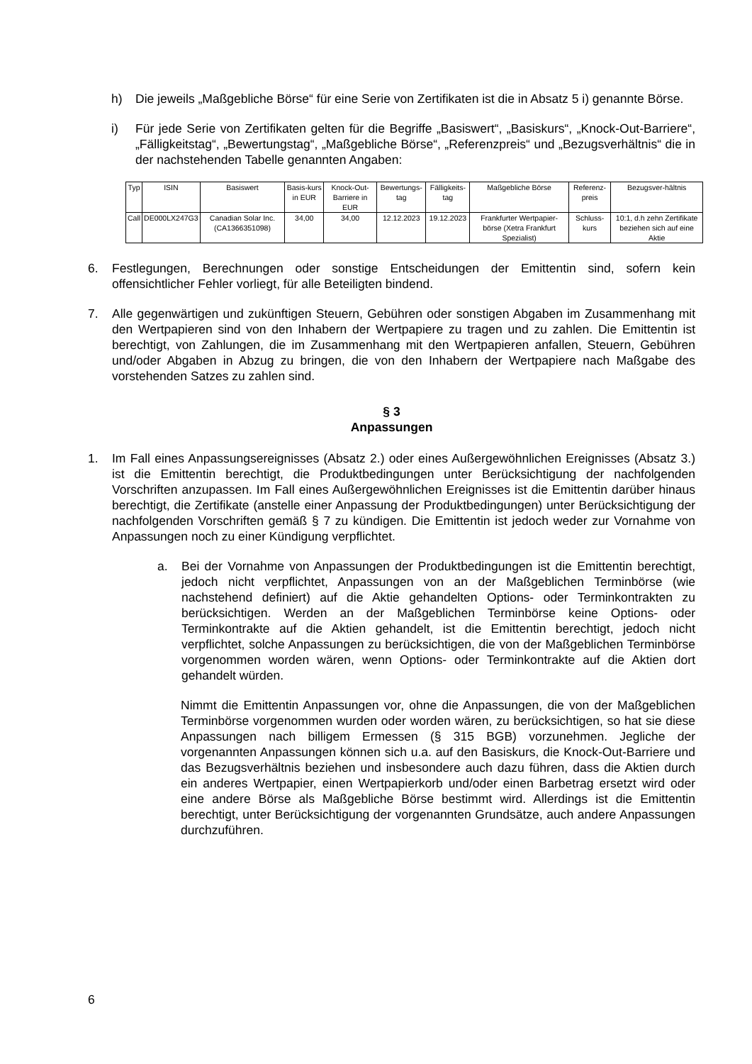h) Die jeweils „Maßgebliche Börse“ für eine Serie von Zertifikaten ist die in Absatz 5 i) genannte Börse.
i) Für jede Serie von Zertifikaten gelten für die Begriffe „Basiswert“, „Basiskurs“, „Knock-Out-Barriere“, „Fälligkeitstag“, „Bewertungstag“, „Maßgebliche Börse“, „Referenzpreis“ und „Bezugsverhältnis“ die in der nachstehenden Tabelle genannten Angaben:
| Typ | ISIN | Basiswert | Basis-kurs in EUR | Knock-Out-Barriere in EUR | Bewertungs-tag | Fälligkeits-tag | Maßgebliche Börse | Referenz-preis | Bezugsver-hältnis |
| Call | DE000LX247G3 | Canadian Solar Inc. (CA1366351098) | 34,00 | 34,00 | 12.12.2023 | 19.12.2023 | Frankfurter Wertpapier-börse (Xetra Frankfurt Spezialist) | Schluss-kurs | 10:1, d.h zehn Zertifikate beziehen sich auf eine Aktie |
6. Festlegungen, Berechnungen oder sonstige Entscheidungen der Emittentin sind, sofern kein offensichtlicher Fehler vorliegt, für alle Beteiligten bindend.
7. Alle gegenwärtigen und zukünftigen Steuern, Gebühren oder sonstigen Abgaben im Zusammenhang mit den Wertpapieren sind von den Inhabern der Wertpapiere zu tragen und zu zahlen. Die Emittentin ist berechtigt, von Zahlungen, die im Zusammenhang mit den Wertpapieren anfallen, Steuern, Gebühren und/oder Abgaben in Abzug zu bringen, die von den Inhabern der Wertpapiere nach Maßgabe des vorstehenden Satzes zu zahlen sind.
§ 3
Anpassungen
1. Im Fall eines Anpassungsereignisses (Absatz 2.) oder eines Außergewöhnlichen Ereignisses (Absatz 3.) ist die Emittentin berechtigt, die Produktbedingungen unter Berücksichtigung der nachfolgenden Vorschriften anzupassen. Im Fall eines Außergewöhnlichen Ereignisses ist die Emittentin darüber hinaus berechtigt, die Zertifikate (anstelle einer Anpassung der Produktbedingungen) unter Berücksichtigung der nachfolgenden Vorschriften gemäß § 7 zu kündigen. Die Emittentin ist jedoch weder zur Vornahme von Anpassungen noch zu einer Kündigung verpflichtet.
a. Bei der Vornahme von Anpassungen der Produktbedingungen ist die Emittentin berechtigt, jedoch nicht verpflichtet, Anpassungen von an der Maßgeblichen Terminbörse (wie nachstehend definiert) auf die Aktie gehandelten Options- oder Terminkontrakten zu berücksichtigen. Werden an der Maßgeblichen Terminbörse keine Options- oder Terminkontrakte auf die Aktien gehandelt, ist die Emittentin berechtigt, jedoch nicht verpflichtet, solche Anpassungen zu berücksichtigen, die von der Maßgeblichen Terminbörse vorgenommen worden wären, wenn Options- oder Terminkontrakte auf die Aktien dort gehandelt würden.
Nimmt die Emittentin Anpassungen vor, ohne die Anpassungen, die von der Maßgeblichen Terminbörse vorgenommen wurden oder worden wären, zu berücksichtigen, so hat sie diese Anpassungen nach billigem Ermessen (§ 315 BGB) vorzunehmen. Jegliche der vorgenannten Anpassungen können sich u.a. auf den Basiskurs, die Knock-Out-Barriere und das Bezugsverhältnis beziehen und insbesondere auch dazu führen, dass die Aktien durch ein anderes Wertpapier, einen Wertpapierkorb und/oder einen Barbetrag ersetzt wird oder eine andere Börse als Maßgebliche Börse bestimmt wird. Allerdings ist die Emittentin berechtigt, unter Berücksichtigung der vorgenannten Grundsätze, auch andere Anpassungen durchzuführen.
6